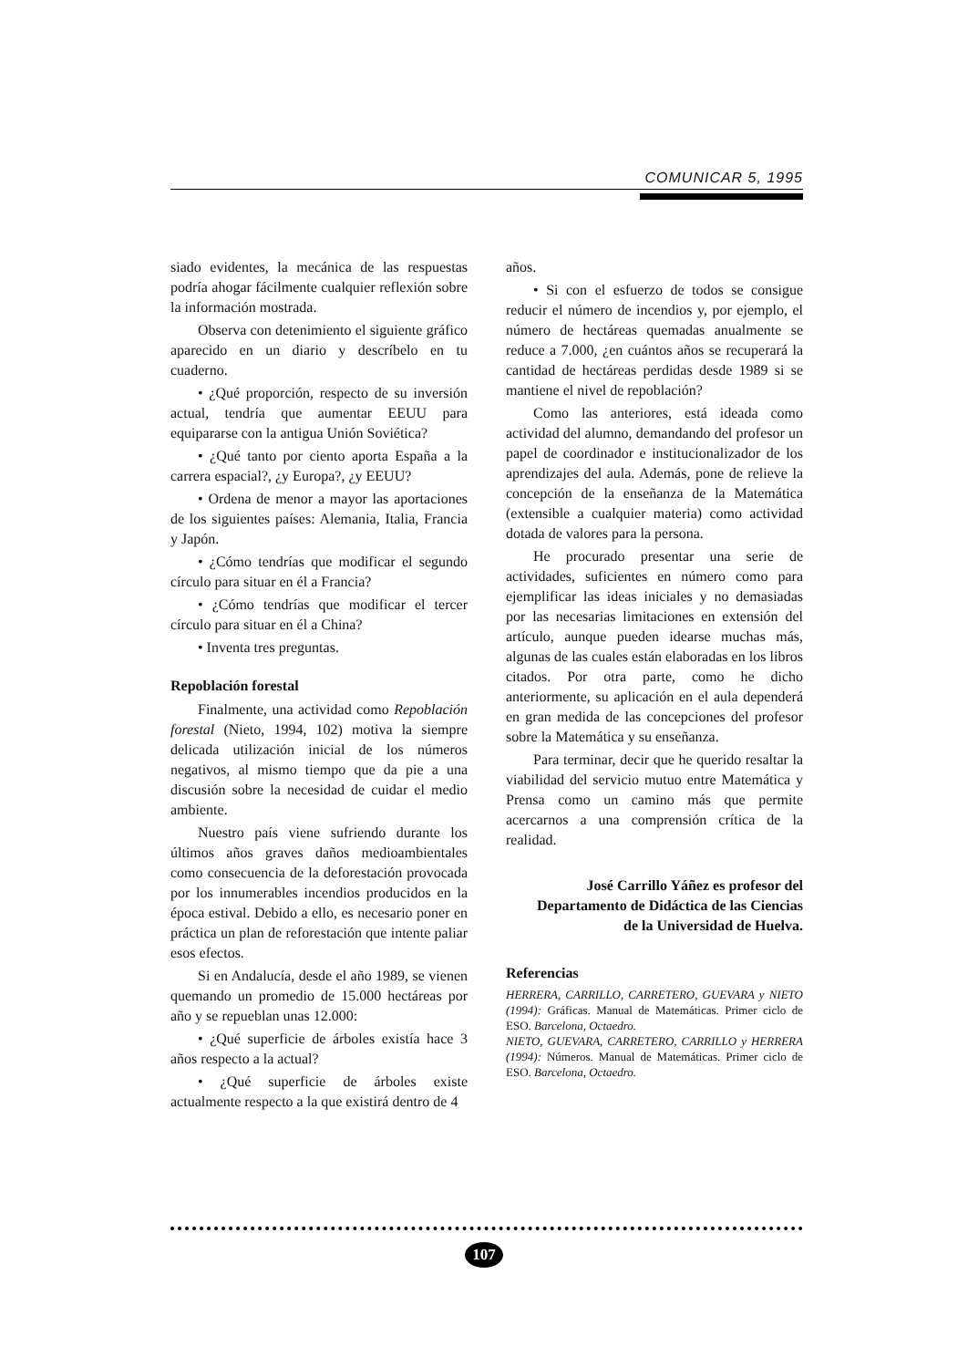COMUNICAR 5, 1995
siado evidentes, la mecánica de las respuestas podría ahogar fácilmente cualquier reflexión sobre la información mostrada.
Observa con detenimiento el siguiente gráfico aparecido en un diario y descríbelo en tu cuaderno.
• ¿Qué proporción, respecto de su inversión actual, tendría que aumentar EEUU para equipararse con la antigua Unión Soviética?
• ¿Qué tanto por ciento aporta España a la carrera espacial?, ¿y Europa?, ¿y EEUU?
• Ordena de menor a mayor las aportaciones de los siguientes países: Alemania, Italia, Francia y Japón.
• ¿Cómo tendrías que modificar el segundo círculo para situar en él a Francia?
• ¿Cómo tendrías que modificar el tercer círculo para situar en él a China?
• Inventa tres preguntas.
Repoblación forestal
Finalmente, una actividad como Repoblación forestal (Nieto, 1994, 102) motiva la siempre delicada utilización inicial de los números negativos, al mismo tiempo que da pie a una discusión sobre la necesidad de cuidar el medio ambiente.
Nuestro país viene sufriendo durante los últimos años graves daños medioambientales como consecuencia de la deforestación provocada por los innumerables incendios producidos en la época estival. Debido a ello, es necesario poner en práctica un plan de reforestación que intente paliar esos efectos.
Si en Andalucía, desde el año 1989, se vienen quemando un promedio de 15.000 hectáreas por año y se repueblan unas 12.000:
• ¿Qué superficie de árboles existía hace 3 años respecto a la actual?
• ¿Qué superficie de árboles existe actualmente respecto a la que existirá dentro de 4
años.
• Si con el esfuerzo de todos se consigue reducir el número de incendios y, por ejemplo, el número de hectáreas quemadas anualmente se reduce a 7.000, ¿en cuántos años se recuperará la cantidad de hectáreas perdidas desde 1989 si se mantiene el nivel de repoblación?
Como las anteriores, está ideada como actividad del alumno, demandando del profesor un papel de coordinador e institucionalizador de los aprendizajes del aula. Además, pone de relieve la concepción de la enseñanza de la Matemática (extensible a cualquier materia) como actividad dotada de valores para la persona.
He procurado presentar una serie de actividades, suficientes en número como para ejemplificar las ideas iniciales y no demasiadas por las necesarias limitaciones en extensión del artículo, aunque pueden idearse muchas más, algunas de las cuales están elaboradas en los libros citados. Por otra parte, como he dicho anteriormente, su aplicación en el aula dependerá en gran medida de las concepciones del profesor sobre la Matemática y su enseñanza.
Para terminar, decir que he querido resaltar la viabilidad del servicio mutuo entre Matemática y Prensa como un camino más que permite acercarnos a una comprensión crítica de la realidad.
José Carrillo Yáñez es profesor del
Departamento de Didáctica de las Ciencias
de la Universidad de Huelva.
Referencias
HERRERA, CARRILLO, CARRETERO, GUEVARA y NIETO (1994): Gráficas. Manual de Matemáticas. Primer ciclo de ESO. Barcelona, Octaedro.
NIETO, GUEVARA, CARRETERO, CARRILLO y HERRERA (1994): Números. Manual de Matemáticas. Primer ciclo de ESO. Barcelona, Octaedro.
107